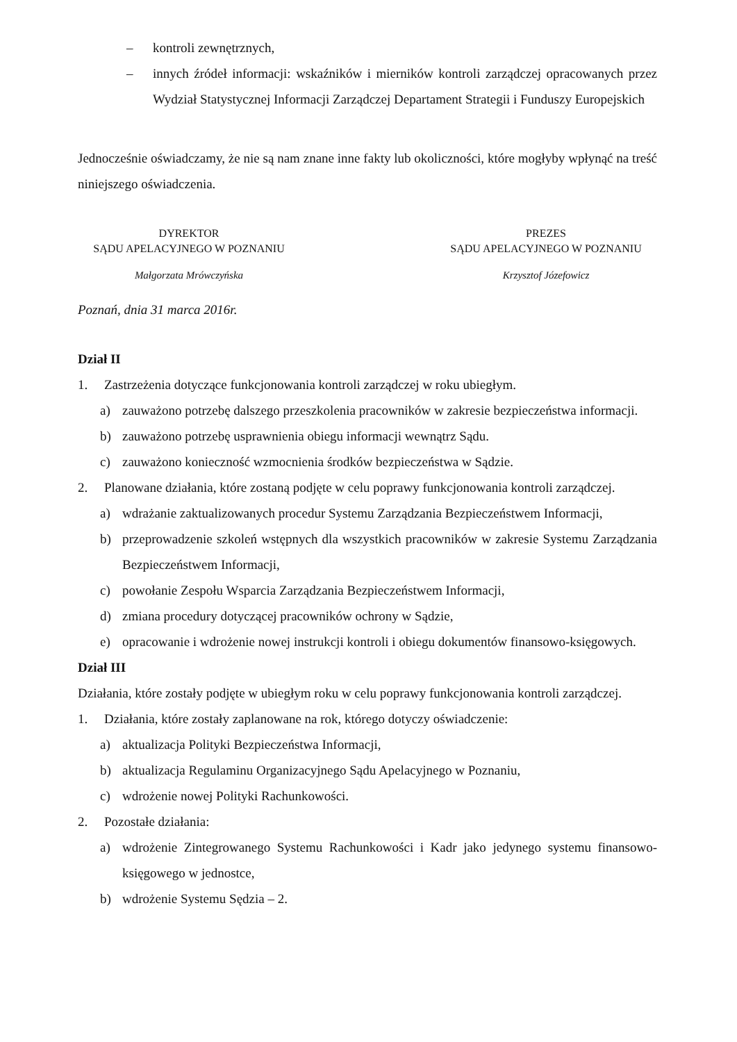– kontroli zewnętrznych,
– innych źródeł informacji: wskaźników i mierników kontroli zarządczej opracowanych przez Wydział Statystycznej Informacji Zarządczej Departament Strategii i Funduszy Europejskich
Jednocześnie oświadczamy, że nie są nam znane inne fakty lub okoliczności, które mogłyby wpłynąć na treść niniejszego oświadczenia.
DYREKTOR
SĄDU APELACYJNEGO W POZNANIU
Małgorzata Mrówczyńska
PREZES
SĄDU APELACYJNEGO W POZNANIU
Krzysztof Józefowicz
Poznań, dnia 31 marca 2016r.
Dział II
1. Zastrzeżenia dotyczące funkcjonowania kontroli zarządczej w roku ubiegłym.
a) zauważono potrzebę dalszego przeszkolenia pracowników w zakresie bezpieczeństwa informacji.
b) zauważono potrzebę usprawnienia obiegu informacji wewnątrz Sądu.
c) zauważono konieczność wzmocnienia środków bezpieczeństwa w Sądzie.
2. Planowane działania, które zostaną podjęte w celu poprawy funkcjonowania kontroli zarządczej.
a) wdrażanie zaktualizowanych procedur Systemu Zarządzania Bezpieczeństwem Informacji,
b) przeprowadzenie szkoleń wstępnych dla wszystkich pracowników w zakresie Systemu Zarządzania Bezpieczeństwem Informacji,
c) powołanie Zespołu Wsparcia Zarządzania Bezpieczeństwem Informacji,
d) zmiana procedury dotyczącej pracowników ochrony w Sądzie,
e) opracowanie i wdrożenie nowej instrukcji kontroli i obiegu dokumentów finansowo-księgowych.
Dział III
Działania, które zostały podjęte w ubiegłym roku w celu poprawy funkcjonowania kontroli zarządczej.
1. Działania, które zostały zaplanowane na rok, którego dotyczy oświadczenie:
a) aktualizacja Polityki Bezpieczeństwa Informacji,
b) aktualizacja Regulaminu Organizacyjnego Sądu Apelacyjnego w Poznaniu,
c) wdrożenie nowej Polityki Rachunkowości.
2. Pozostałe działania:
a) wdrożenie Zintegrowanego Systemu Rachunkowości i Kadr jako jedynego systemu finansowo-księgowego w jednostce,
b) wdrożenie Systemu Sędzia – 2.